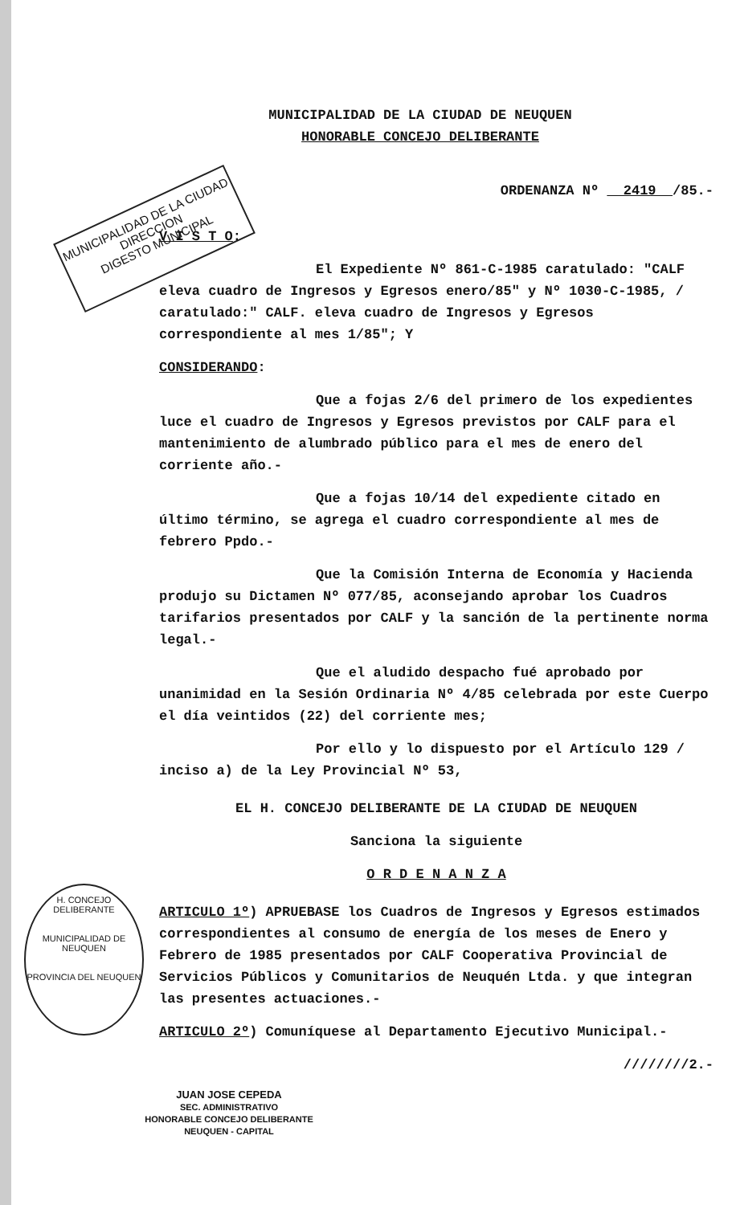MUNICIPALIDAD DE LA CIUDAD
DIRECCION
DIGESTO MUNICIPAL
MUNICIPALIDAD DE LA CIUDAD DE NEUQUEN
HONORABLE CONCEJO DELIBERANTE
ORDENANZA Nº 2419 /85.-
V I S T O:
El Expediente Nº 861-C-1985 caratulado: "CALF eleva cuadro de Ingresos y Egresos enero/85" y Nº 1030-C-1985, / caratulado:" CALF. eleva cuadro de Ingresos y Egresos correspondiente al mes 1/85"; Y
CONSIDERANDO:
Que a fojas 2/6 del primero de los expedientes luce el cuadro de Ingresos y Egresos previstos por CALF para el mantenimiento de alumbrado público para el mes de enero del corriente año.-
Que a fojas 10/14 del expediente citado en último término, se agrega el cuadro correspondiente al mes de febrero Ppdo.-
Que la Comisión Interna de Economía y Hacienda produjo su Dictamen Nº 077/85, aconsejando aprobar los Cuadros tarifarios presentados por CALF y la sanción de la pertinente norma legal.-
Que el aludido despacho fué aprobado por unanimidad en la Sesión Ordinaria Nº 4/85 celebrada por este Cuerpo el día veintidos (22) del corriente mes;
Por ello y lo dispuesto por el Artículo 129 / inciso a) de la Ley Provincial Nº 53,
EL H. CONCEJO DELIBERANTE DE LA CIUDAD DE NEUQUEN
Sanciona la siguiente
O R D E N A N Z A
ARTICULO 1º) APRUEBASE los Cuadros de Ingresos y Egresos estimados correspondientes al consumo de energía de los meses de Enero y Febrero de 1985 presentados por CALF Cooperativa Provincial de Servicios Públicos y Comunitarios de Neuquén Ltda. y que integran las presentes actuaciones.-
ARTICULO 2º) Comuníquese al Departamento Ejecutivo Municipal.-
////////2.-
H. CONCEJO DELIBERANTE
MUNICIPALIDAD DE NEUQUEN
PROVINCIA DEL NEUQUEN
JUAN JOSE CEPEDA
SEC. ADMINISTRATIVO
HONORABLE CONCEJO DELIBERANTE
NEUQUEN - CAPITAL